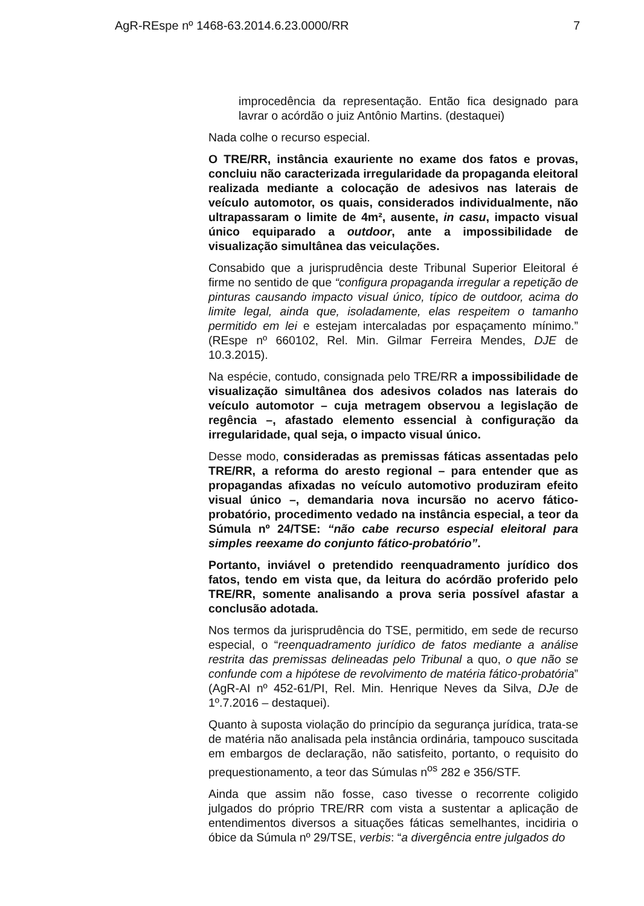AgR-REspe nº 1468-63.2014.6.23.0000/RR 7
improcedência da representação. Então fica designado para lavrar o acórdão o juiz Antônio Martins. (destaquei)
Nada colhe o recurso especial.
O TRE/RR, instância exauriente no exame dos fatos e provas, concluiu não caracterizada irregularidade da propaganda eleitoral realizada mediante a colocação de adesivos nas laterais de veículo automotor, os quais, considerados individualmente, não ultrapassaram o limite de 4m², ausente, in casu, impacto visual único equiparado a outdoor, ante a impossibilidade de visualização simultânea das veiculações.
Consabido que a jurisprudência deste Tribunal Superior Eleitoral é firme no sentido de que “configura propaganda irregular a repetição de pinturas causando impacto visual único, típico de outdoor, acima do limite legal, ainda que, isoladamente, elas respeitem o tamanho permitido em lei e estejam intercaladas por espaçamento mínimo.” (REspe nº 660102, Rel. Min. Gilmar Ferreira Mendes, DJE de 10.3.2015).
Na espécie, contudo, consignada pelo TRE/RR a impossibilidade de visualização simultânea dos adesivos colados nas laterais do veículo automotor – cuja metragem observou a legislação de regência –, afastado elemento essencial à configuração da irregularidade, qual seja, o impacto visual único.
Desse modo, consideradas as premissas fáticas assentadas pelo TRE/RR, a reforma do aresto regional – para entender que as propagandas afixadas no veículo automotivo produziram efeito visual único –, demandaria nova incursão no acervo fático-probatório, procedimento vedado na instância especial, a teor da Súmula nº 24/TSE: “não cabe recurso especial eleitoral para simples reexame do conjunto fático-probatório”.
Portanto, inviável o pretendido reenquadramento jurídico dos fatos, tendo em vista que, da leitura do acórdão proferido pelo TRE/RR, somente analisando a prova seria possível afastar a conclusão adotada.
Nos termos da jurisprudência do TSE, permitido, em sede de recurso especial, o “reenquadramento jurídico de fatos mediante a análise restrita das premissas delineadas pelo Tribunal a quo, o que não se confunde com a hipótese de revolvimento de matéria fático-probatória” (AgR-AI nº 452-61/PI, Rel. Min. Henrique Neves da Silva, DJe de 1º.7.2016 – destaquei).
Quanto à suposta violação do princípio da segurança jurídica, trata-se de matéria não analisada pela instância ordinária, tampouco suscitada em embargos de declaração, não satisfeito, portanto, o requisito do prequestionamento, a teor das Súmulas n<sup>os</sup> 282 e 356/STF.
Ainda que assim não fosse, caso tivesse o recorrente coligido julgados do próprio TRE/RR com vista a sustentar a aplicação de entendimentos diversos a situações fáticas semelhantes, incidiria o óbice da Súmula nº 29/TSE, verbis: “a divergência entre julgados do